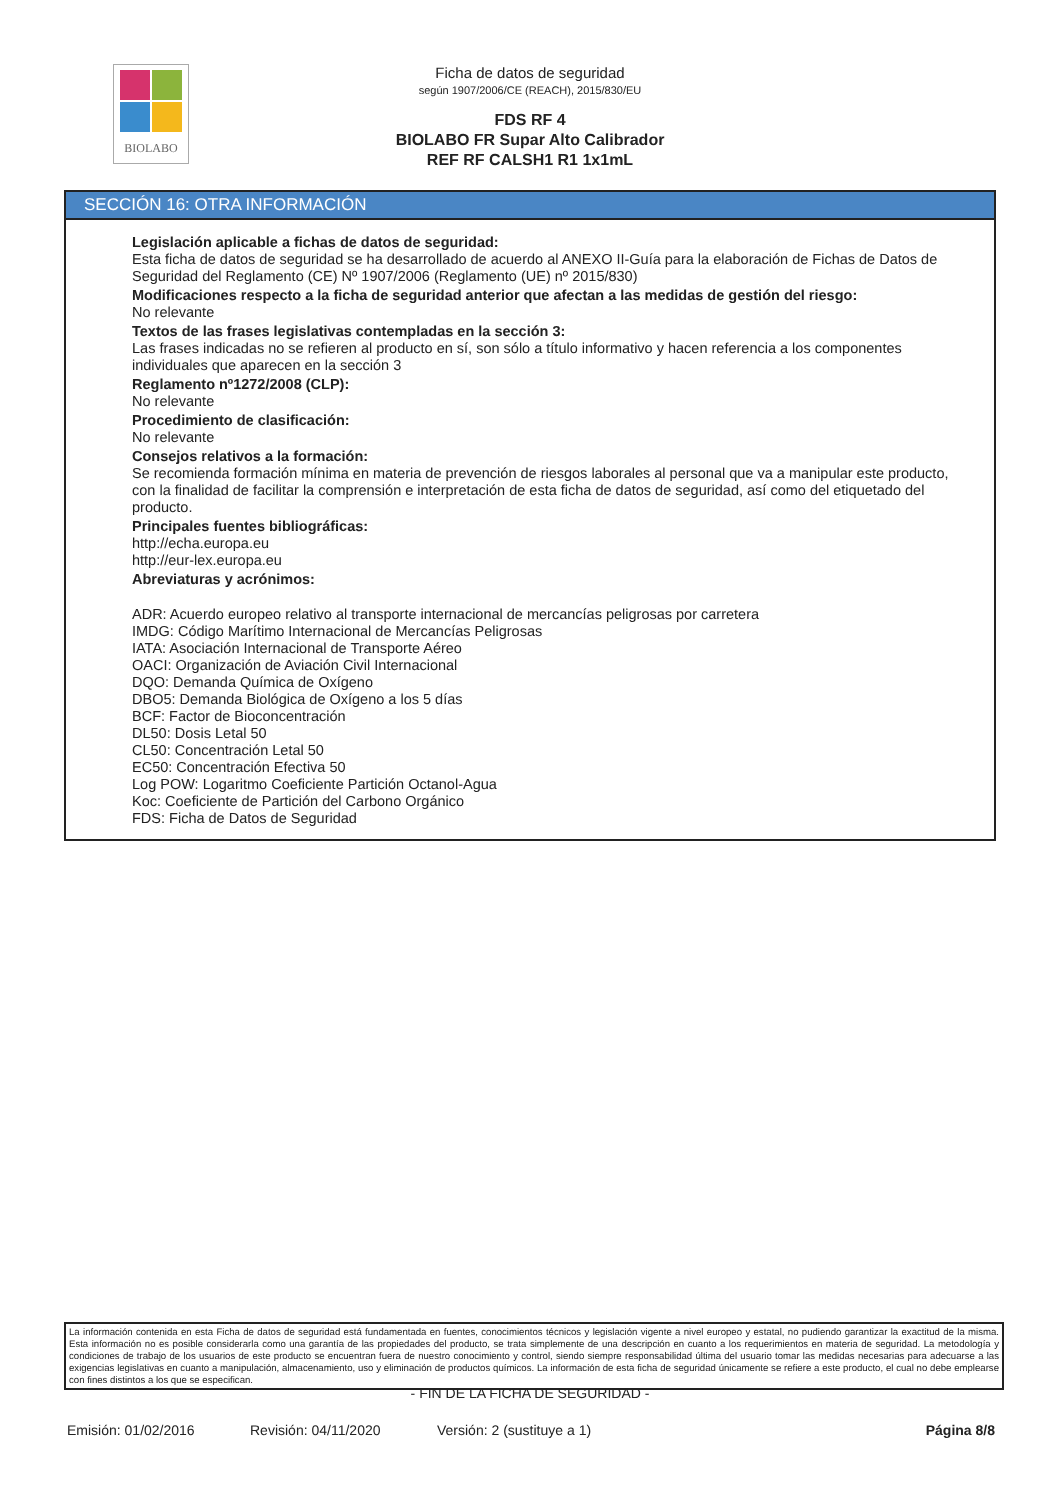BIOLABO
Ficha de datos de seguridad
según 1907/2006/CE (REACH), 2015/830/EU
FDS RF 4
BIOLABO FR Supar Alto Calibrador
REF RF CALSH1 R1 1x1mL
SECCIÓN 16: OTRA INFORMACIÓN
Legislación aplicable a fichas de datos de seguridad:
Esta ficha de datos de seguridad se ha desarrollado de acuerdo al ANEXO II-Guía para la elaboración de Fichas de Datos de Seguridad del Reglamento (CE) Nº 1907/2006 (Reglamento (UE) nº 2015/830)
Modificaciones respecto a la ficha de seguridad anterior que afectan a las medidas de gestión del riesgo:
No relevante
Textos de las frases legislativas contempladas en la sección 3:
Las frases indicadas no se refieren al producto en sí, son sólo a título informativo y hacen referencia a los componentes individuales que aparecen en la sección 3
Reglamento nº1272/2008 (CLP):
No relevante
Procedimiento de clasificación:
No relevante
Consejos relativos a la formación:
Se recomienda formación mínima en materia de prevención de riesgos laborales al personal que va a manipular este producto, con la finalidad de facilitar la comprensión e interpretación de esta ficha de datos de seguridad, así como del etiquetado del producto.
Principales fuentes bibliográficas:
http://echa.europa.eu
http://eur-lex.europa.eu
Abreviaturas y acrónimos:
ADR: Acuerdo europeo relativo al transporte internacional de mercancías peligrosas por carretera
IMDG: Código Marítimo Internacional de Mercancías Peligrosas
IATA: Asociación Internacional de Transporte Aéreo
OACI: Organización de Aviación Civil Internacional
DQO: Demanda Química de Oxígeno
DBO5: Demanda Biológica de Oxígeno a los 5 días
BCF: Factor de Bioconcentración
DL50: Dosis Letal 50
CL50: Concentración Letal 50
EC50: Concentración Efectiva 50
Log POW: Logaritmo Coeficiente Partición Octanol-Agua
Koc: Coeficiente de Partición del Carbono Orgánico
FDS: Ficha de Datos de Seguridad
La información contenida en esta Ficha de datos de seguridad está fundamentada en fuentes, conocimientos técnicos y legislación vigente a nivel europeo y estatal, no pudiendo garantizar la exactitud de la misma. Esta información no es posible considerarla como una garantía de las propiedades del producto, se trata simplemente de una descripción en cuanto a los requerimientos en materia de seguridad. La metodología y condiciones de trabajo de los usuarios de este producto se encuentran fuera de nuestro conocimiento y control, siendo siempre responsabilidad última del usuario tomar las medidas necesarias para adecuarse a las exigencias legislativas en cuanto a manipulación, almacenamiento, uso y eliminación de productos químicos. La información de esta ficha de seguridad únicamente se refiere a este producto, el cual no debe emplearse con fines distintos a los que se especifican.
- FIN DE LA FICHA DE SEGURIDAD -
Emisión: 01/02/2016 Revisión: 04/11/2020 Versión: 2 (sustituye a 1) Página 8/8